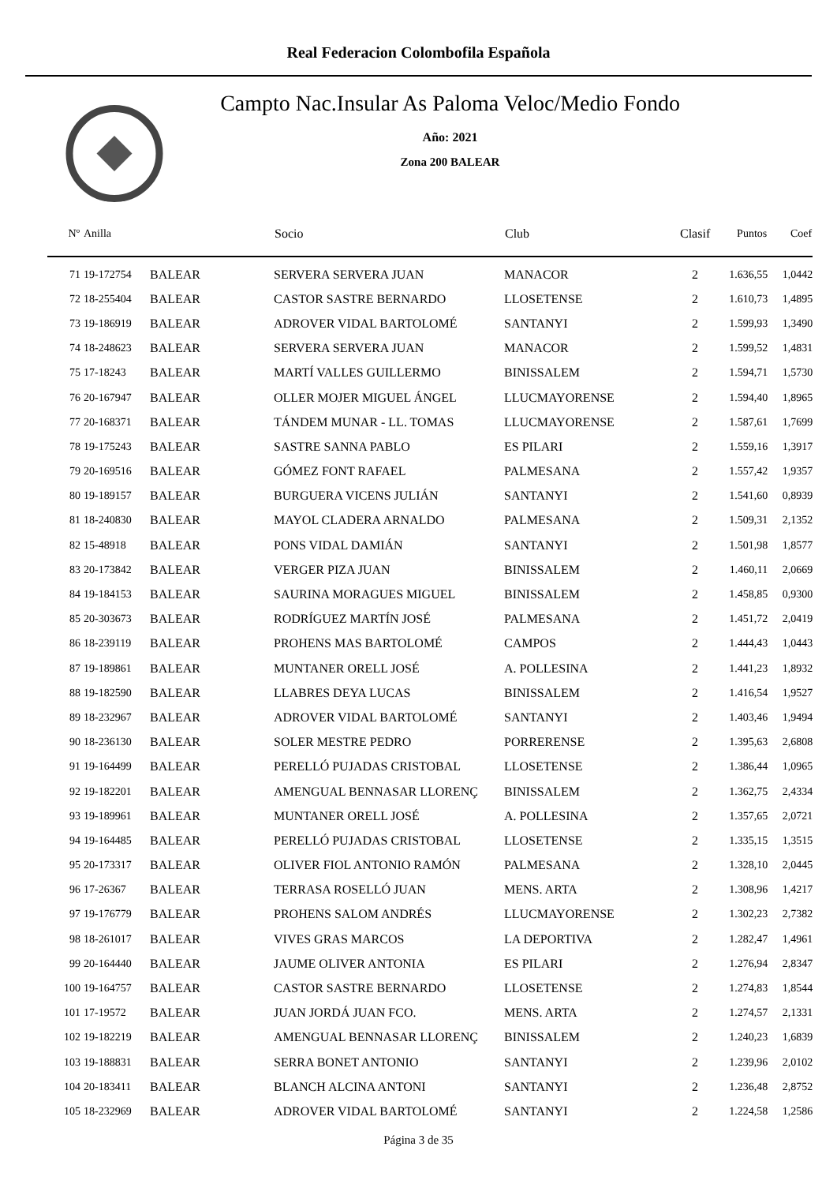Real Federacion Colombofila Española
Campto Nac.Insular As Paloma Veloc/Medio Fondo
Año: 2021
Zona 200 BALEAR
| Nº | Anilla | | Socio | Club | Clasif | Puntos | Coef |
| --- | --- | --- | --- | --- | --- | --- | --- |
| 71 | 19-172754 | BALEAR | SERVERA SERVERA JUAN | MANACOR | 2 | 1.636,55 | 1,0442 |
| 72 | 18-255404 | BALEAR | CASTOR SASTRE BERNARDO | LLOSETENSE | 2 | 1.610,73 | 1,4895 |
| 73 | 19-186919 | BALEAR | ADROVER VIDAL BARTOLOMÉ | SANTANYI | 2 | 1.599,93 | 1,3490 |
| 74 | 18-248623 | BALEAR | SERVERA SERVERA JUAN | MANACOR | 2 | 1.599,52 | 1,4831 |
| 75 | 17-18243 | BALEAR | MARTÍ VALLES GUILLERMO | BINISSALEM | 2 | 1.594,71 | 1,5730 |
| 76 | 20-167947 | BALEAR | OLLER MOJER MIGUEL ÁNGEL | LLUCMAYORENSE | 2 | 1.594,40 | 1,8965 |
| 77 | 20-168371 | BALEAR | TÁNDEM MUNAR - LL. TOMAS | LLUCMAYORENSE | 2 | 1.587,61 | 1,7699 |
| 78 | 19-175243 | BALEAR | SASTRE SANNA PABLO | ES PILARI | 2 | 1.559,16 | 1,3917 |
| 79 | 20-169516 | BALEAR | GÓMEZ FONT RAFAEL | PALMESANA | 2 | 1.557,42 | 1,9357 |
| 80 | 19-189157 | BALEAR | BURGUERA VICENS JULIÁN | SANTANYI | 2 | 1.541,60 | 0,8939 |
| 81 | 18-240830 | BALEAR | MAYOL CLADERA ARNALDO | PALMESANA | 2 | 1.509,31 | 2,1352 |
| 82 | 15-48918 | BALEAR | PONS VIDAL DAMIÁN | SANTANYI | 2 | 1.501,98 | 1,8577 |
| 83 | 20-173842 | BALEAR | VERGER PIZA JUAN | BINISSALEM | 2 | 1.460,11 | 2,0669 |
| 84 | 19-184153 | BALEAR | SAURINA MORAGUES MIGUEL | BINISSALEM | 2 | 1.458,85 | 0,9300 |
| 85 | 20-303673 | BALEAR | RODRÍGUEZ MARTÍN JOSÉ | PALMESANA | 2 | 1.451,72 | 2,0419 |
| 86 | 18-239119 | BALEAR | PROHENS MAS BARTOLOMÉ | CAMPOS | 2 | 1.444,43 | 1,0443 |
| 87 | 19-189861 | BALEAR | MUNTANER ORELL JOSÉ | A. POLLESINA | 2 | 1.441,23 | 1,8932 |
| 88 | 19-182590 | BALEAR | LLABRES DEYA LUCAS | BINISSALEM | 2 | 1.416,54 | 1,9527 |
| 89 | 18-232967 | BALEAR | ADROVER VIDAL BARTOLOMÉ | SANTANYI | 2 | 1.403,46 | 1,9494 |
| 90 | 18-236130 | BALEAR | SOLER MESTRE PEDRO | PORRERENSE | 2 | 1.395,63 | 2,6808 |
| 91 | 19-164499 | BALEAR | PERELLÓ PUJADAS CRISTOBAL | LLOSETENSE | 2 | 1.386,44 | 1,0965 |
| 92 | 19-182201 | BALEAR | AMENGUAL BENNASAR LLORENÇ | BINISSALEM | 2 | 1.362,75 | 2,4334 |
| 93 | 19-189961 | BALEAR | MUNTANER ORELL JOSÉ | A. POLLESINA | 2 | 1.357,65 | 2,0721 |
| 94 | 19-164485 | BALEAR | PERELLÓ PUJADAS CRISTOBAL | LLOSETENSE | 2 | 1.335,15 | 1,3515 |
| 95 | 20-173317 | BALEAR | OLIVER FIOL ANTONIO RAMÓN | PALMESANA | 2 | 1.328,10 | 2,0445 |
| 96 | 17-26367 | BALEAR | TERRASA ROSELLÓ JUAN | MENS. ARTA | 2 | 1.308,96 | 1,4217 |
| 97 | 19-176779 | BALEAR | PROHENS SALOM ANDRÉS | LLUCMAYORENSE | 2 | 1.302,23 | 2,7382 |
| 98 | 18-261017 | BALEAR | VIVES GRAS MARCOS | LA DEPORTIVA | 2 | 1.282,47 | 1,4961 |
| 99 | 20-164440 | BALEAR | JAUME OLIVER ANTONIA | ES PILARI | 2 | 1.276,94 | 2,8347 |
| 100 | 19-164757 | BALEAR | CASTOR SASTRE BERNARDO | LLOSETENSE | 2 | 1.274,83 | 1,8544 |
| 101 | 17-19572 | BALEAR | JUAN JORDÁ JUAN FCO. | MENS. ARTA | 2 | 1.274,57 | 2,1331 |
| 102 | 19-182219 | BALEAR | AMENGUAL BENNASAR LLORENÇ | BINISSALEM | 2 | 1.240,23 | 1,6839 |
| 103 | 19-188831 | BALEAR | SERRA BONET ANTONIO | SANTANYI | 2 | 1.239,96 | 2,0102 |
| 104 | 20-183411 | BALEAR | BLANCH ALCINA ANTONI | SANTANYI | 2 | 1.236,48 | 2,8752 |
| 105 | 18-232969 | BALEAR | ADROVER VIDAL BARTOLOMÉ | SANTANYI | 2 | 1.224,58 | 1,2586 |
Página 3 de 35